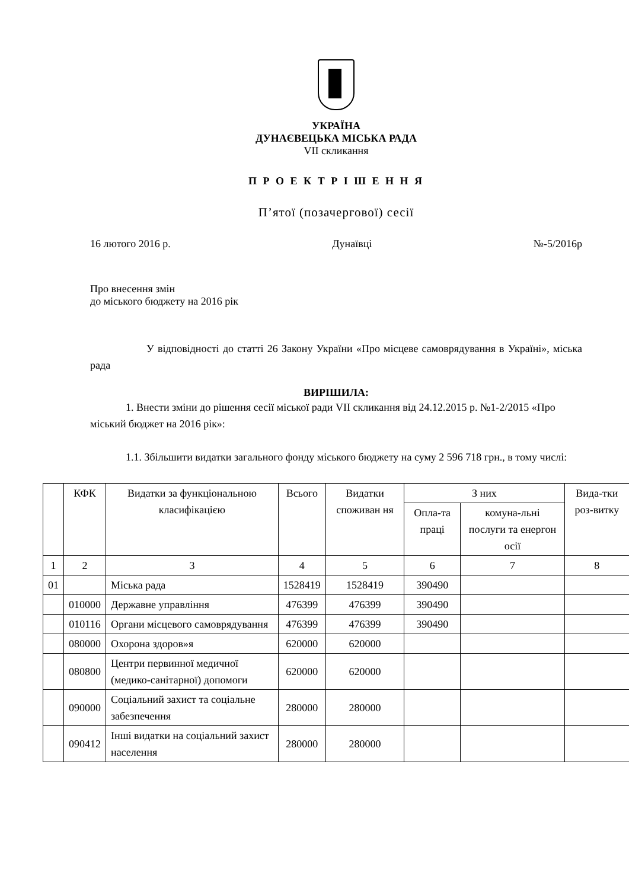УКРАЇНА
ДУНАЄВЕЦЬКА МІСЬКА РАДА
VII скликання
П Р О Е К Т Р І Ш Е Н Н Я
П’ятої (позачергової) сесії
16 лютого 2016 р. Дунаївці №-5/2016р
Про внесення змін
до міського бюджету на 2016 рік
У відповідності до статті 26 Закону України «Про місцеве самоврядування в Україні», міська рада
ВИРІШИЛА:
1. Внести зміни до рішення сесії міської ради VII скликання від 24.12.2015 р. №1-2/2015 «Про міський бюджет на 2016 рік»:
1.1. Збільшити видатки загального фонду міського бюджету на суму 2 596 718 грн., в тому числі:
| | КФК | Видатки за функціональною класифікацією | Всього | Видатки споживан ня | З них | | Вида-тки роз-витку |
| --- | --- | --- | --- | --- | --- | --- | --- |
| | | | | | Опла-та праці | комуна-льні послуги та енергон осії | |
| 1 | 2 | 3 | 4 | 5 | 6 | 7 | 8 |
| 01 | | Міська рада | 1528419 | 1528419 | 390490 | | |
| | 010000 | Державне управління | 476399 | 476399 | 390490 | | |
| | 010116 | Органи місцевого самоврядування | 476399 | 476399 | 390490 | | |
| | 080000 | Охорона здоров»я | 620000 | 620000 | | | |
| | 080800 | Центри первинної медичної (медико-санітарної) допомоги | 620000 | 620000 | | | |
| | 090000 | Соціальний захист та соціальне забезпечення | 280000 | 280000 | | | |
| | 090412 | Інші видатки на соціальний захист населення | 280000 | 280000 | | | |